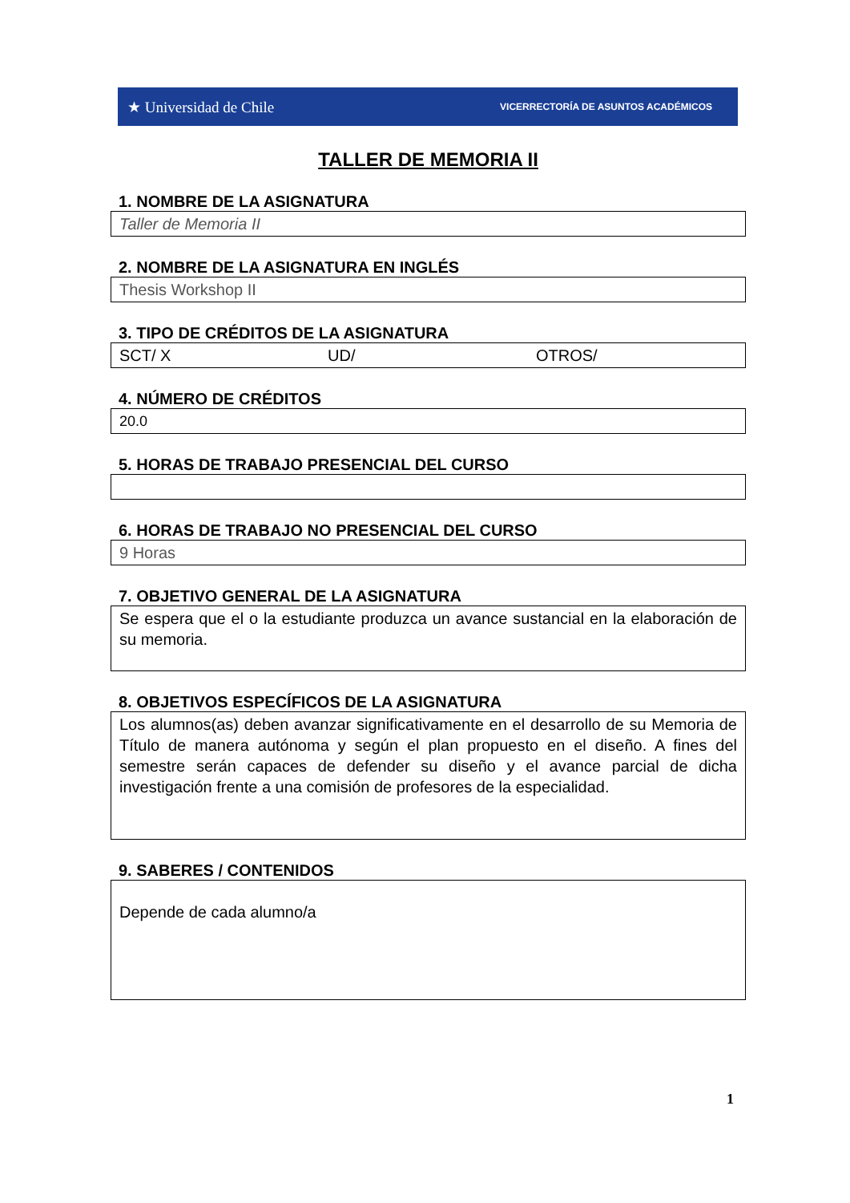★ Universidad de Chile VICERRECTORÍA DE ASUNTOS ACADÉMICOS
TALLER DE MEMORIA II
1. NOMBRE DE LA ASIGNATURA
Taller de Memoria II
2. NOMBRE DE LA ASIGNATURA EN INGLÉS
Thesis Workshop II
3. TIPO DE CRÉDITOS DE LA ASIGNATURA
SCT/ X UD/ OTROS/
4. NÚMERO DE CRÉDITOS
20.0
5. HORAS DE TRABAJO PRESENCIAL DEL CURSO
6. HORAS DE TRABAJO NO PRESENCIAL DEL CURSO
9 Horas
7. OBJETIVO GENERAL DE LA ASIGNATURA
Se espera que el o la estudiante produzca un avance sustancial en la elaboración de su memoria.
8. OBJETIVOS ESPECÍFICOS DE LA ASIGNATURA
Los alumnos(as) deben avanzar significativamente en el desarrollo de su Memoria de Título de manera autónoma y según el plan propuesto en el diseño. A fines del semestre serán capaces de defender su diseño y el avance parcial de dicha investigación frente a una comisión de profesores de la especialidad.
9. SABERES / CONTENIDOS
Depende de cada alumno/a
1